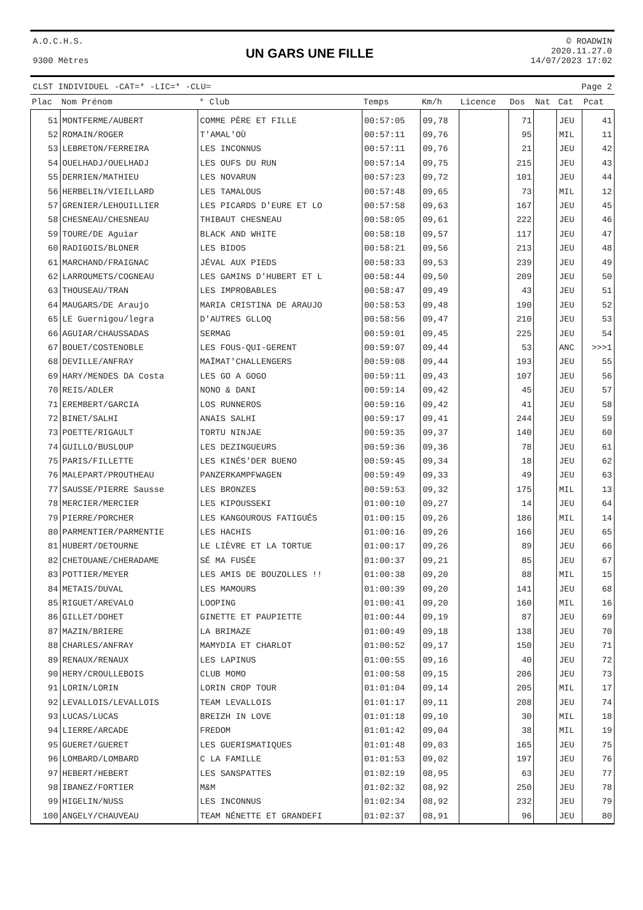A.O.C.H.S.
9300 Mètres
UN GARS UNE FILLE
© ROADWIN
2020.11.27.0
14/07/2023 17:02
CLST INDIVIDUEL -CAT=* -LIC=* -CLU= Page 2
| Plac | Nom Prénom | * Club | Temps | Km/h | Licence | Dos | Nat | Cat | Pcat |
| --- | --- | --- | --- | --- | --- | --- | --- | --- | --- |
| 51 | MONTFERME/AUBERT | COMME PÈRE ET FILLE | 00:57:05 | 09,78 | | 71 | | JEU | 41 |
| 52 | ROMAIN/ROGER | T'AMAL'OÙ | 00:57:11 | 09,76 | | 95 | | MIL | 11 |
| 53 | LEBRETON/FERREIRA | LES INCONNUS | 00:57:11 | 09,76 | | 21 | | JEU | 42 |
| 54 | OUELHADJ/OUELHADJ | LES OUFS DU RUN | 00:57:14 | 09,75 | | 215 | | JEU | 43 |
| 55 | DERRIEN/MATHIEU | LES NOVARUN | 00:57:23 | 09,72 | | 101 | | JEU | 44 |
| 56 | HERBELIN/VIEILLARD | LES TAMALOUS | 00:57:48 | 09,65 | | 73 | | MIL | 12 |
| 57 | GRENIER/LEHOUILLIER | LES PICARDS D'EURE ET LO | 00:57:58 | 09,63 | | 167 | | JEU | 45 |
| 58 | CHESNEAU/CHESNEAU | THIBAUT CHESNEAU | 00:58:05 | 09,61 | | 222 | | JEU | 46 |
| 59 | TOURE/DE Aguiar | BLACK AND WHITE | 00:58:18 | 09,57 | | 117 | | JEU | 47 |
| 60 | RADIGOIS/BLONER | LES BIDOS | 00:58:21 | 09,56 | | 213 | | JEU | 48 |
| 61 | MARCHAND/FRAIGNAC | JÉVAL AUX PIEDS | 00:58:33 | 09,53 | | 239 | | JEU | 49 |
| 62 | LARROUMETS/COGNEAU | LES GAMINS D'HUBERT ET L | 00:58:44 | 09,50 | | 209 | | JEU | 50 |
| 63 | THOUSEAU/TRAN | LES IMPROBABLES | 00:58:47 | 09,49 | | 43 | | JEU | 51 |
| 64 | MAUGARS/DE Araujo | MARIA CRISTINA DE ARAUJO | 00:58:53 | 09,48 | | 190 | | JEU | 52 |
| 65 | LE Guernigou/legra | D'AUTRES GLLOQ | 00:58:56 | 09,47 | | 210 | | JEU | 53 |
| 66 | AGUIAR/CHAUSSADAS | SERMAG | 00:59:01 | 09,45 | | 225 | | JEU | 54 |
| 67 | BOUET/COSTENOBLE | LES FOUS-QUI-GERENT | 00:59:07 | 09,44 | | 53 | | ANC | >>>1 |
| 68 | DEVILLE/ANFRAY | MAÏMAT'CHALLENGERS | 00:59:08 | 09,44 | | 193 | | JEU | 55 |
| 69 | HARY/MENDES DA Costa | LES GO A GOGO | 00:59:11 | 09,43 | | 107 | | JEU | 56 |
| 70 | REIS/ADLER | NONO & DANI | 00:59:14 | 09,42 | | 45 | | JEU | 57 |
| 71 | EREMBERT/GARCIA | LOS RUNNEROS | 00:59:16 | 09,42 | | 41 | | JEU | 58 |
| 72 | BINET/SALHI | ANAIS SALHI | 00:59:17 | 09,41 | | 244 | | JEU | 59 |
| 73 | POETTE/RIGAULT | TORTU NINJAE | 00:59:35 | 09,37 | | 140 | | JEU | 60 |
| 74 | GUILLO/BUSLOUP | LES DEZINGUEURS | 00:59:36 | 09,36 | | 78 | | JEU | 61 |
| 75 | PARIS/FILLETTE | LES KINÉS'DER BUENO | 00:59:45 | 09,34 | | 18 | | JEU | 62 |
| 76 | MALEPART/PROUTHEAU | PANZERKAMPFWAGEN | 00:59:49 | 09,33 | | 49 | | JEU | 63 |
| 77 | SAUSSE/PIERRE Sausse | LES BRONZES | 00:59:53 | 09,32 | | 175 | | MIL | 13 |
| 78 | MERCIER/MERCIER | LES KIPOUSSEKI | 01:00:10 | 09,27 | | 14 | | JEU | 64 |
| 79 | PIERRE/PORCHER | LES KANGOUROUS FATIGUÉS | 01:00:15 | 09,26 | | 186 | | MIL | 14 |
| 80 | PARMENTIER/PARMENTIE | LES HACHIS | 01:00:16 | 09,26 | | 166 | | JEU | 65 |
| 81 | HUBERT/DETOURNE | LE LIÈVRE ET LA TORTUE | 01:00:17 | 09,26 | | 89 | | JEU | 66 |
| 82 | CHETOUANE/CHERADAME | SÉ MA FUSÉE | 01:00:37 | 09,21 | | 85 | | JEU | 67 |
| 83 | POTTIER/MEYER | LES AMIS DE BOUZOLLES !! | 01:00:38 | 09,20 | | 88 | | MIL | 15 |
| 84 | METAIS/DUVAL | LES MAMOURS | 01:00:39 | 09,20 | | 141 | | JEU | 68 |
| 85 | RIGUET/AREVALO | LOOPING | 01:00:41 | 09,20 | | 160 | | MIL | 16 |
| 86 | GILLET/DOHET | GINETTE ET PAUPIETTE | 01:00:44 | 09,19 | | 87 | | JEU | 69 |
| 87 | MAZIN/BRIERE | LA BRIMAZE | 01:00:49 | 09,18 | | 138 | | JEU | 70 |
| 88 | CHARLES/ANFRAY | MAMYDIA ET CHARLOT | 01:00:52 | 09,17 | | 150 | | JEU | 71 |
| 89 | RENAUX/RENAUX | LES LAPINUS | 01:00:55 | 09,16 | | 40 | | JEU | 72 |
| 90 | HERY/CROULLEBOIS | CLUB MOMO | 01:00:58 | 09,15 | | 206 | | JEU | 73 |
| 91 | LORIN/LORIN | LORIN CROP TOUR | 01:01:04 | 09,14 | | 205 | | MIL | 17 |
| 92 | LEVALLOIS/LEVALLOIS | TEAM LEVALLOIS | 01:01:17 | 09,11 | | 208 | | JEU | 74 |
| 93 | LUCAS/LUCAS | BREIZH IN LOVE | 01:01:18 | 09,10 | | 30 | | MIL | 18 |
| 94 | LIERRE/ARCADE | FREDOM | 01:01:42 | 09,04 | | 38 | | MIL | 19 |
| 95 | GUERET/GUERET | LES GUERISMATIQUES | 01:01:48 | 09,03 | | 165 | | JEU | 75 |
| 96 | LOMBARD/LOMBARD | C LA FAMILLE | 01:01:53 | 09,02 | | 197 | | JEU | 76 |
| 97 | HEBERT/HEBERT | LES SANSPATTES | 01:02:19 | 08,95 | | 63 | | JEU | 77 |
| 98 | IBANEZ/FORTIER | M&M | 01:02:32 | 08,92 | | 250 | | JEU | 78 |
| 99 | HIGELIN/NUSS | LES INCONNUS | 01:02:34 | 08,92 | | 232 | | JEU | 79 |
| 100 | ANGELY/CHAUVEAU | TEAM NÉNETTE ET GRANDEFI | 01:02:37 | 08,91 | | 96 | | JEU | 80 |